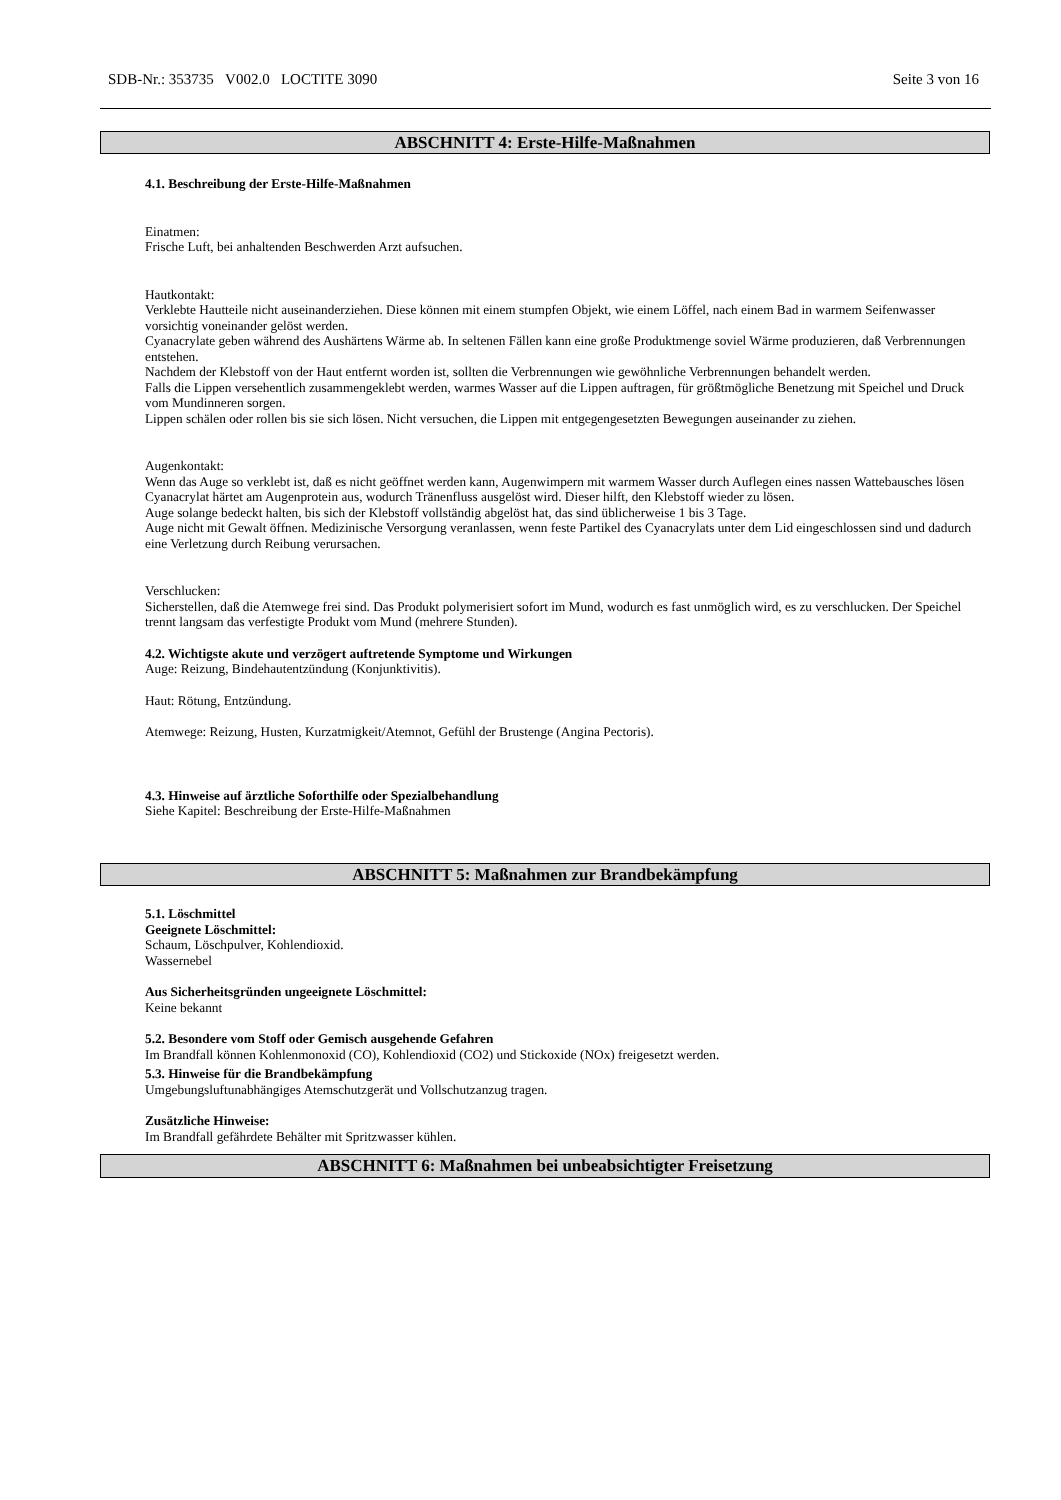SDB-Nr.: 353735 V002.0 LOCTITE 3090 Seite 3 von 16
ABSCHNITT 4: Erste-Hilfe-Maßnahmen
4.1. Beschreibung der Erste-Hilfe-Maßnahmen
Einatmen:
Frische Luft, bei anhaltenden Beschwerden Arzt aufsuchen.
Hautkontakt:
Verklebte Hautteile nicht auseinanderziehen. Diese können mit einem stumpfen Objekt, wie einem Löffel, nach einem Bad in warmem Seifenwasser vorsichtig voneinander gelöst werden.
Cyanacrylate geben während des Aushärtens Wärme ab. In seltenen Fällen kann eine große Produktmenge soviel Wärme produzieren, daß Verbrennungen entstehen.
Nachdem der Klebstoff von der Haut entfernt worden ist, sollten die Verbrennungen wie gewöhnliche Verbrennungen behandelt werden.
Falls die Lippen versehentlich zusammengeklebt werden, warmes Wasser auf die Lippen auftragen, für größtmögliche Benetzung mit Speichel und Druck vom Mundinneren sorgen.
Lippen schälen oder rollen bis sie sich lösen. Nicht versuchen, die Lippen mit entgegengesetzten Bewegungen auseinander zu ziehen.
Augenkontakt:
Wenn das Auge so verklebt ist, daß es nicht geöffnet werden kann, Augenwimpern mit warmem Wasser durch Auflegen eines nassen Wattebausches lösen
Cyanacrylat härtet am Augenprotein aus, wodurch Tränenfluss ausgelöst wird. Dieser hilft, den Klebstoff wieder zu lösen.
Auge solange bedeckt halten, bis sich der Klebstoff vollständig abgelöst hat, das sind üblicherweise 1 bis 3 Tage.
Auge nicht mit Gewalt öffnen. Medizinische Versorgung veranlassen, wenn feste Partikel des Cyanacrylats unter dem Lid eingeschlossen sind und dadurch eine Verletzung durch Reibung verursachen.
Verschlucken:
Sicherstellen, daß die Atemwege frei sind. Das Produkt polymerisiert sofort im Mund, wodurch es fast unmöglich wird, es zu verschlucken. Der Speichel trennt langsam das verfestigte Produkt vom Mund (mehrere Stunden).
4.2. Wichtigste akute und verzögert auftretende Symptome und Wirkungen
Auge: Reizung, Bindehautentzündung (Konjunktivitis).
Haut: Rötung, Entzündung.
Atemwege: Reizung, Husten, Kurzatmigkeit/Atemnot, Gefühl der Brustenge (Angina Pectoris).
4.3. Hinweise auf ärztliche Soforthilfe oder Spezialbehandlung
Siehe Kapitel: Beschreibung der Erste-Hilfe-Maßnahmen
ABSCHNITT 5: Maßnahmen zur Brandbekämpfung
5.1. Löschmittel
Geeignete Löschmittel:
Schaum, Löschpulver, Kohlendioxid.
Wassernebel
Aus Sicherheitsgründen ungeeignete Löschmittel:
Keine bekannt
5.2. Besondere vom Stoff oder Gemisch ausgehende Gefahren
Im Brandfall können Kohlenmonoxid (CO), Kohlendioxid (CO2) und Stickoxide (NOx) freigesetzt werden.
5.3. Hinweise für die Brandbekämpfung
Umgebungsluftunabhängiges Atemschutzgerät und Vollschutzanzug tragen.
Zusätzliche Hinweise:
Im Brandfall gefährdete Behälter mit Spritzwasser kühlen.
ABSCHNITT 6: Maßnahmen bei unbeabsichtigter Freisetzung